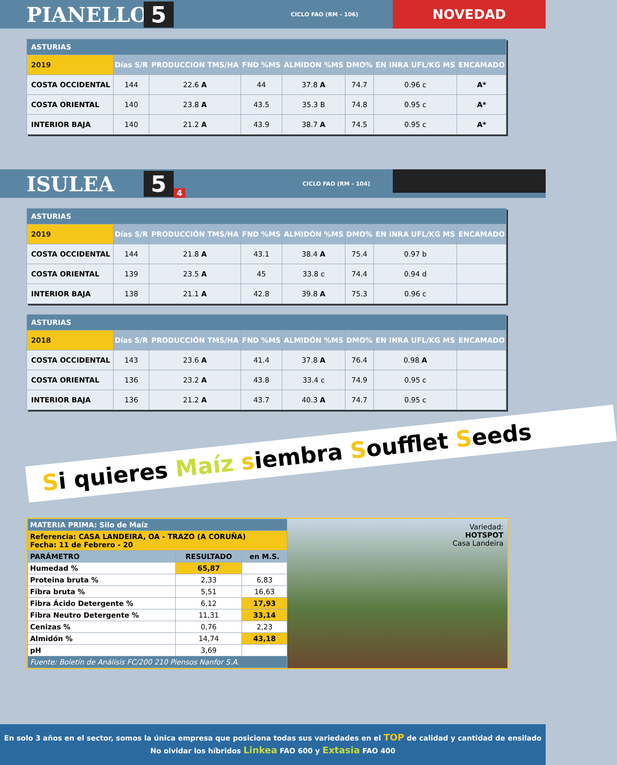PIANELLO 5 CICLO FAO (RM - 106)
NOVEDAD
| ASTURIAS | | | | | | | |
| 2019 | Días S/R | PRODUCCION TMS/HA | FND %MS | ALMIDON %MS | DMO% | EN INRA UFL/KG MS | ENCAMADO |
| COSTA OCCIDENTAL | 144 | 22.6 A | 44 | 37.8 A | 74.7 | 0.96 c | A* |
| COSTA ORIENTAL | 140 | 23.8 A | 43.5 | 35.3 B | 74.8 | 0.95 c | A* |
| INTERIOR BAJA | 140 | 21.2 A | 43.9 | 38.7 A | 74.5 | 0.95 c | A* |
ISULEA 5 4 CICLO FAO (RM - 104)
| ASTURIAS | | | | | | | |
| 2019 | Días S/R | PRODUCCIÓN TMS/HA | FND %MS | ALMIDÓN %MS | DMO% | EN INRA UFL/KG MS | ENCAMADO |
| COSTA OCCIDENTAL | 144 | 21.8 A | 43.1 | 38.4 A | 75.4 | 0.97 b | |
| COSTA ORIENTAL | 139 | 23.5 A | 45 | 33.8 c | 74.4 | 0.94 d | |
| INTERIOR BAJA | 138 | 21.1 A | 42.8 | 39.8 A | 75.3 | 0.96 c | |
| ASTURIAS | | | | | | | |
| 2018 | Días S/R | PRODUCCIÓN TMS/HA | FND %MS | ALMIDÓN %MS | DMO% | EN INRA UFL/KG MS | ENCAMADO |
| COSTA OCCIDENTAL | 143 | 23.6 A | 41.4 | 37.8 A | 76.4 | 0.98 A | |
| COSTA ORIENTAL | 136 | 23.2 A | 43.8 | 33.4 c | 74.9 | 0.95 c | |
| INTERIOR BAJA | 136 | 21.2 A | 43.7 | 40.3 A | 74.7 | 0.95 c | |
Si quieres Maíz siembra Soufflet Seeds
| MATERIA PRIMA: Silo de Maíz | | |
| Referencia: CASA LANDEIRA, OA - TRAZO (A CORUÑA) Fecha: 11 de Febrero - 20 | | |
| PARÁMETRO | RESULTADO | en M.S. |
| Humedad % | 65,87 | |
| Proteina bruta % | 2,33 | 6,83 |
| Fibra bruta % | 5,51 | 16,63 |
| Fibra Ácido Detergente % | 6,12 | 17,93 |
| Fibra Neutro Detergente % | 11,31 | 33,14 |
| Cenizas % | 0,76 | 2,23 |
| Almidón % | 14,74 | 43,18 |
| pH | 3,69 | |
| Fuente: Boletín de Análisis FC/200 210 Piensos Nanfor S.A. | | |
Variedad:
HOTSPOT
Casa Landeira
En solo 3 años en el sector, somos la única empresa que posiciona todas sus variedades en el TOP de calidad y cantidad de ensilado
No olvidar los híbridos Linkea FAO 600 y Extasia FAO 400